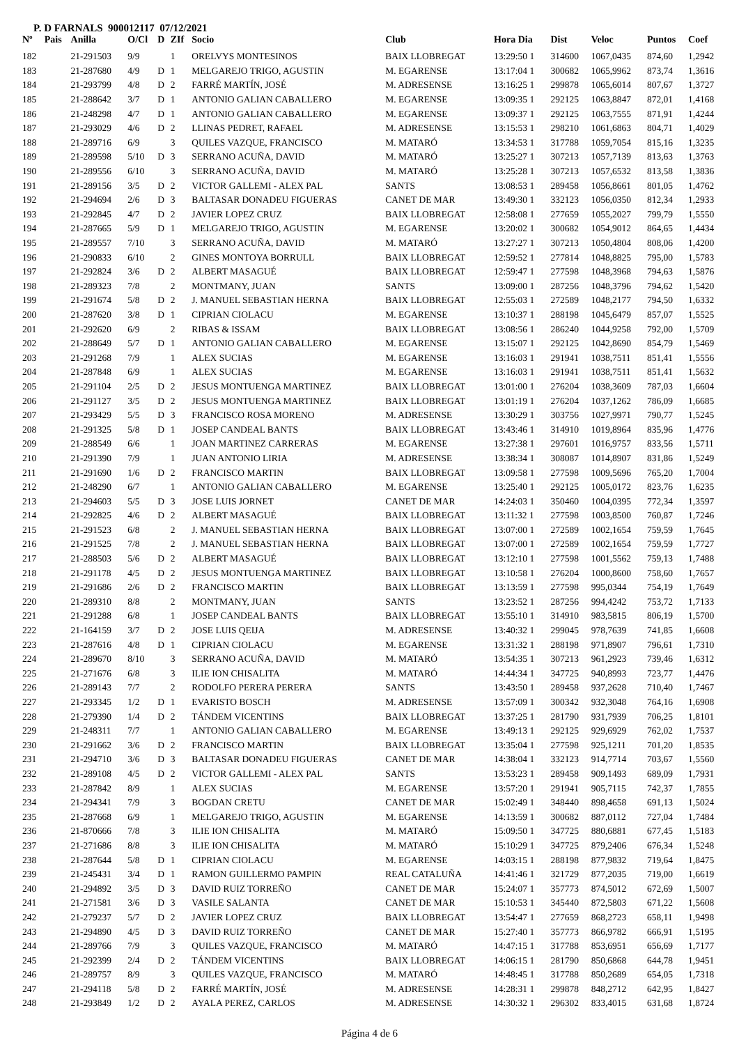P. D FARNALS 900012117 07/12/2021
| Nº | Pais | Anilla | O/Cl | D | ZIf | Socio | Club | Hora Dia | Dist | Veloc | Puntos | Coef |
| --- | --- | --- | --- | --- | --- | --- | --- | --- | --- | --- | --- | --- |
| 182 | | 21-291503 | 9/9 | | 1 | ORELVYS MONTESINOS | BAIX LLOBREGAT | 13:29:50 1 | 314600 | 1067,0435 | 874,60 | 1,2942 |
| 183 | | 21-287680 | 4/9 | D | 1 | MELGAREJO TRIGO, AGUSTIN | M. EGARENSE | 13:17:04 1 | 300682 | 1065,9962 | 873,74 | 1,3616 |
| 184 | | 21-293799 | 4/8 | D | 2 | FARRÉ MARTÍN, JOSÉ | M. ADRESENSE | 13:16:25 1 | 299878 | 1065,6014 | 807,67 | 1,3727 |
| 185 | | 21-288642 | 3/7 | D | 1 | ANTONIO GALIAN CABALLERO | M. EGARENSE | 13:09:35 1 | 292125 | 1063,8847 | 872,01 | 1,4168 |
| 186 | | 21-248298 | 4/7 | D | 1 | ANTONIO GALIAN CABALLERO | M. EGARENSE | 13:09:37 1 | 292125 | 1063,7555 | 871,91 | 1,4244 |
| 187 | | 21-293029 | 4/6 | D | 2 | LLINAS PEDRET, RAFAEL | M. ADRESENSE | 13:15:53 1 | 298210 | 1061,6863 | 804,71 | 1,4029 |
| 188 | | 21-289716 | 6/9 | | 3 | QUILES VAZQUE, FRANCISCO | M. MATARÓ | 13:34:53 1 | 317788 | 1059,7054 | 815,16 | 1,3235 |
| 189 | | 21-289598 | 5/10 | D | 3 | SERRANO ACUÑA, DAVID | M. MATARÓ | 13:25:27 1 | 307213 | 1057,7139 | 813,63 | 1,3763 |
| 190 | | 21-289556 | 6/10 | | 3 | SERRANO ACUÑA, DAVID | M. MATARÓ | 13:25:28 1 | 307213 | 1057,6532 | 813,58 | 1,3836 |
| 191 | | 21-289156 | 3/5 | D | 2 | VICTOR GALLEMI - ALEX PAL | SANTS | 13:08:53 1 | 289458 | 1056,8661 | 801,05 | 1,4762 |
| 192 | | 21-294694 | 2/6 | D | 3 | BALTASAR DONADEU FIGUERAS | CANET DE MAR | 13:49:30 1 | 332123 | 1056,0350 | 812,34 | 1,2933 |
| 193 | | 21-292845 | 4/7 | D | 2 | JAVIER LOPEZ CRUZ | BAIX LLOBREGAT | 12:58:08 1 | 277659 | 1055,2027 | 799,79 | 1,5550 |
| 194 | | 21-287665 | 5/9 | D | 1 | MELGAREJO TRIGO, AGUSTIN | M. EGARENSE | 13:20:02 1 | 300682 | 1054,9012 | 864,65 | 1,4434 |
| 195 | | 21-289557 | 7/10 | | 3 | SERRANO ACUÑA, DAVID | M. MATARÓ | 13:27:27 1 | 307213 | 1050,4804 | 808,06 | 1,4200 |
| 196 | | 21-290833 | 6/10 | | 2 | GINES MONTOYA BORRULL | BAIX LLOBREGAT | 12:59:52 1 | 277814 | 1048,8825 | 795,00 | 1,5783 |
| 197 | | 21-292824 | 3/6 | D | 2 | ALBERT MASAGUÉ | BAIX LLOBREGAT | 12:59:47 1 | 277598 | 1048,3968 | 794,63 | 1,5876 |
| 198 | | 21-289323 | 7/8 | | 2 | MONTMANY, JUAN | SANTS | 13:09:00 1 | 287256 | 1048,3796 | 794,62 | 1,5420 |
| 199 | | 21-291674 | 5/8 | D | 2 | J. MANUEL SEBASTIAN HERNA | BAIX LLOBREGAT | 12:55:03 1 | 272589 | 1048,2177 | 794,50 | 1,6332 |
| 200 | | 21-287620 | 3/8 | D | 1 | CIPRIAN CIOLACU | M. EGARENSE | 13:10:37 1 | 288198 | 1045,6479 | 857,07 | 1,5525 |
| 201 | | 21-292620 | 6/9 | | 2 | RIBAS & ISSAM | BAIX LLOBREGAT | 13:08:56 1 | 286240 | 1044,9258 | 792,00 | 1,5709 |
| 202 | | 21-288649 | 5/7 | D | 1 | ANTONIO GALIAN CABALLERO | M. EGARENSE | 13:15:07 1 | 292125 | 1042,8690 | 854,79 | 1,5469 |
| 203 | | 21-291268 | 7/9 | | 1 | ALEX SUCIAS | M. EGARENSE | 13:16:03 1 | 291941 | 1038,7511 | 851,41 | 1,5556 |
| 204 | | 21-287848 | 6/9 | | 1 | ALEX SUCIAS | M. EGARENSE | 13:16:03 1 | 291941 | 1038,7511 | 851,41 | 1,5632 |
| 205 | | 21-291104 | 2/5 | D | 2 | JESUS MONTUENGA MARTINEZ | BAIX LLOBREGAT | 13:01:00 1 | 276204 | 1038,3609 | 787,03 | 1,6604 |
| 206 | | 21-291127 | 3/5 | D | 2 | JESUS MONTUENGA MARTINEZ | BAIX LLOBREGAT | 13:01:19 1 | 276204 | 1037,1262 | 786,09 | 1,6685 |
| 207 | | 21-293429 | 5/5 | D | 3 | FRANCISCO ROSA MORENO | M. ADRESENSE | 13:30:29 1 | 303756 | 1027,9971 | 790,77 | 1,5245 |
| 208 | | 21-291325 | 5/8 | D | 1 | JOSEP CANDEAL BANTS | BAIX LLOBREGAT | 13:43:46 1 | 314910 | 1019,8964 | 835,96 | 1,4776 |
| 209 | | 21-288549 | 6/6 | | 1 | JOAN MARTINEZ CARRERAS | M. EGARENSE | 13:27:38 1 | 297601 | 1016,9757 | 833,56 | 1,5711 |
| 210 | | 21-291390 | 7/9 | | 1 | JUAN ANTONIO LIRIA | M. ADRESENSE | 13:38:34 1 | 308087 | 1014,8907 | 831,86 | 1,5249 |
| 211 | | 21-291690 | 1/6 | D | 2 | FRANCISCO MARTIN | BAIX LLOBREGAT | 13:09:58 1 | 277598 | 1009,5696 | 765,20 | 1,7004 |
| 212 | | 21-248290 | 6/7 | | 1 | ANTONIO GALIAN CABALLERO | M. EGARENSE | 13:25:40 1 | 292125 | 1005,0172 | 823,76 | 1,6235 |
| 213 | | 21-294603 | 5/5 | D | 3 | JOSE LUIS JORNET | CANET DE MAR | 14:24:03 1 | 350460 | 1004,0395 | 772,34 | 1,3597 |
| 214 | | 21-292825 | 4/6 | D | 2 | ALBERT MASAGUÉ | BAIX LLOBREGAT | 13:11:32 1 | 277598 | 1003,8500 | 760,87 | 1,7246 |
| 215 | | 21-291523 | 6/8 | | 2 | J. MANUEL SEBASTIAN HERNA | BAIX LLOBREGAT | 13:07:00 1 | 272589 | 1002,1654 | 759,59 | 1,7645 |
| 216 | | 21-291525 | 7/8 | | 2 | J. MANUEL SEBASTIAN HERNA | BAIX LLOBREGAT | 13:07:00 1 | 272589 | 1002,1654 | 759,59 | 1,7727 |
| 217 | | 21-288503 | 5/6 | D | 2 | ALBERT MASAGUÉ | BAIX LLOBREGAT | 13:12:10 1 | 277598 | 1001,5562 | 759,13 | 1,7488 |
| 218 | | 21-291178 | 4/5 | D | 2 | JESUS MONTUENGA MARTINEZ | BAIX LLOBREGAT | 13:10:58 1 | 276204 | 1000,8600 | 758,60 | 1,7657 |
| 219 | | 21-291686 | 2/6 | D | 2 | FRANCISCO MARTIN | BAIX LLOBREGAT | 13:13:59 1 | 277598 | 995,0344 | 754,19 | 1,7649 |
| 220 | | 21-289310 | 8/8 | | 2 | MONTMANY, JUAN | SANTS | 13:23:52 1 | 287256 | 994,4242 | 753,72 | 1,7133 |
| 221 | | 21-291288 | 6/8 | | 1 | JOSEP CANDEAL BANTS | BAIX LLOBREGAT | 13:55:10 1 | 314910 | 983,5815 | 806,19 | 1,5700 |
| 222 | | 21-164159 | 3/7 | D | 2 | JOSE LUIS QEIJA | M. ADRESENSE | 13:40:32 1 | 299045 | 978,7639 | 741,85 | 1,6608 |
| 223 | | 21-287616 | 4/8 | D | 1 | CIPRIAN CIOLACU | M. EGARENSE | 13:31:32 1 | 288198 | 971,8907 | 796,61 | 1,7310 |
| 224 | | 21-289670 | 8/10 | | 3 | SERRANO ACUÑA, DAVID | M. MATARÓ | 13:54:35 1 | 307213 | 961,2923 | 739,46 | 1,6312 |
| 225 | | 21-271676 | 6/8 | | 3 | ILIE ION CHISALITA | M. MATARÓ | 14:44:34 1 | 347725 | 940,8993 | 723,77 | 1,4476 |
| 226 | | 21-289143 | 7/7 | | 2 | RODOLFO PERERA PERERA | SANTS | 13:43:50 1 | 289458 | 937,2628 | 710,40 | 1,7467 |
| 227 | | 21-293345 | 1/2 | D | 1 | EVARISTO BOSCH | M. ADRESENSE | 13:57:09 1 | 300342 | 932,3048 | 764,16 | 1,6908 |
| 228 | | 21-279390 | 1/4 | D | 2 | TÁNDEM VICENTINS | BAIX LLOBREGAT | 13:37:25 1 | 281790 | 931,7939 | 706,25 | 1,8101 |
| 229 | | 21-248311 | 7/7 | | 1 | ANTONIO GALIAN CABALLERO | M. EGARENSE | 13:49:13 1 | 292125 | 929,6929 | 762,02 | 1,7537 |
| 230 | | 21-291662 | 3/6 | D | 2 | FRANCISCO MARTIN | BAIX LLOBREGAT | 13:35:04 1 | 277598 | 925,1211 | 701,20 | 1,8535 |
| 231 | | 21-294710 | 3/6 | D | 3 | BALTASAR DONADEU FIGUERAS | CANET DE MAR | 14:38:04 1 | 332123 | 914,7714 | 703,67 | 1,5560 |
| 232 | | 21-289108 | 4/5 | D | 2 | VICTOR GALLEMI - ALEX PAL | SANTS | 13:53:23 1 | 289458 | 909,1493 | 689,09 | 1,7931 |
| 233 | | 21-287842 | 8/9 | | 1 | ALEX SUCIAS | M. EGARENSE | 13:57:20 1 | 291941 | 905,7115 | 742,37 | 1,7855 |
| 234 | | 21-294341 | 7/9 | | 3 | BOGDAN CRETU | CANET DE MAR | 15:02:49 1 | 348440 | 898,4658 | 691,13 | 1,5024 |
| 235 | | 21-287668 | 6/9 | | 1 | MELGAREJO TRIGO, AGUSTIN | M. EGARENSE | 14:13:59 1 | 300682 | 887,0112 | 727,04 | 1,7484 |
| 236 | | 21-870666 | 7/8 | | 3 | ILIE ION CHISALITA | M. MATARÓ | 15:09:50 1 | 347725 | 880,6881 | 677,45 | 1,5183 |
| 237 | | 21-271686 | 8/8 | | 3 | ILIE ION CHISALITA | M. MATARÓ | 15:10:29 1 | 347725 | 879,2406 | 676,34 | 1,5248 |
| 238 | | 21-287644 | 5/8 | D | 1 | CIPRIAN CIOLACU | M. EGARENSE | 14:03:15 1 | 288198 | 877,9832 | 719,64 | 1,8475 |
| 239 | | 21-245431 | 3/4 | D | 1 | RAMON GUILLERMO PAMPIN | REAL CATALUÑA | 14:41:46 1 | 321729 | 877,2035 | 719,00 | 1,6619 |
| 240 | | 21-294892 | 3/5 | D | 3 | DAVID RUIZ TORREÑO | CANET DE MAR | 15:24:07 1 | 357773 | 874,5012 | 672,69 | 1,5007 |
| 241 | | 21-271581 | 3/6 | D | 3 | VASILE SALANTA | CANET DE MAR | 15:10:53 1 | 345440 | 872,5803 | 671,22 | 1,5608 |
| 242 | | 21-279237 | 5/7 | D | 2 | JAVIER LOPEZ CRUZ | BAIX LLOBREGAT | 13:54:47 1 | 277659 | 868,2723 | 658,11 | 1,9498 |
| 243 | | 21-294890 | 4/5 | D | 3 | DAVID RUIZ TORREÑO | CANET DE MAR | 15:27:40 1 | 357773 | 866,9782 | 666,91 | 1,5195 |
| 244 | | 21-289766 | 7/9 | | 3 | QUILES VAZQUE, FRANCISCO | M. MATARÓ | 14:47:15 1 | 317788 | 853,6951 | 656,69 | 1,7177 |
| 245 | | 21-292399 | 2/4 | D | 2 | TÁNDEM VICENTINS | BAIX LLOBREGAT | 14:06:15 1 | 281790 | 850,6868 | 644,78 | 1,9451 |
| 246 | | 21-289757 | 8/9 | | 3 | QUILES VAZQUE, FRANCISCO | M. MATARÓ | 14:48:45 1 | 317788 | 850,2689 | 654,05 | 1,7318 |
| 247 | | 21-294118 | 5/8 | D | 2 | FARRÉ MARTÍN, JOSÉ | M. ADRESENSE | 14:28:31 1 | 299878 | 848,2712 | 642,95 | 1,8427 |
| 248 | | 21-293849 | 1/2 | D | 2 | AYALA PEREZ, CARLOS | M. ADRESENSE | 14:30:32 1 | 296302 | 833,4015 | 631,68 | 1,8724 |
Página 4 de 6